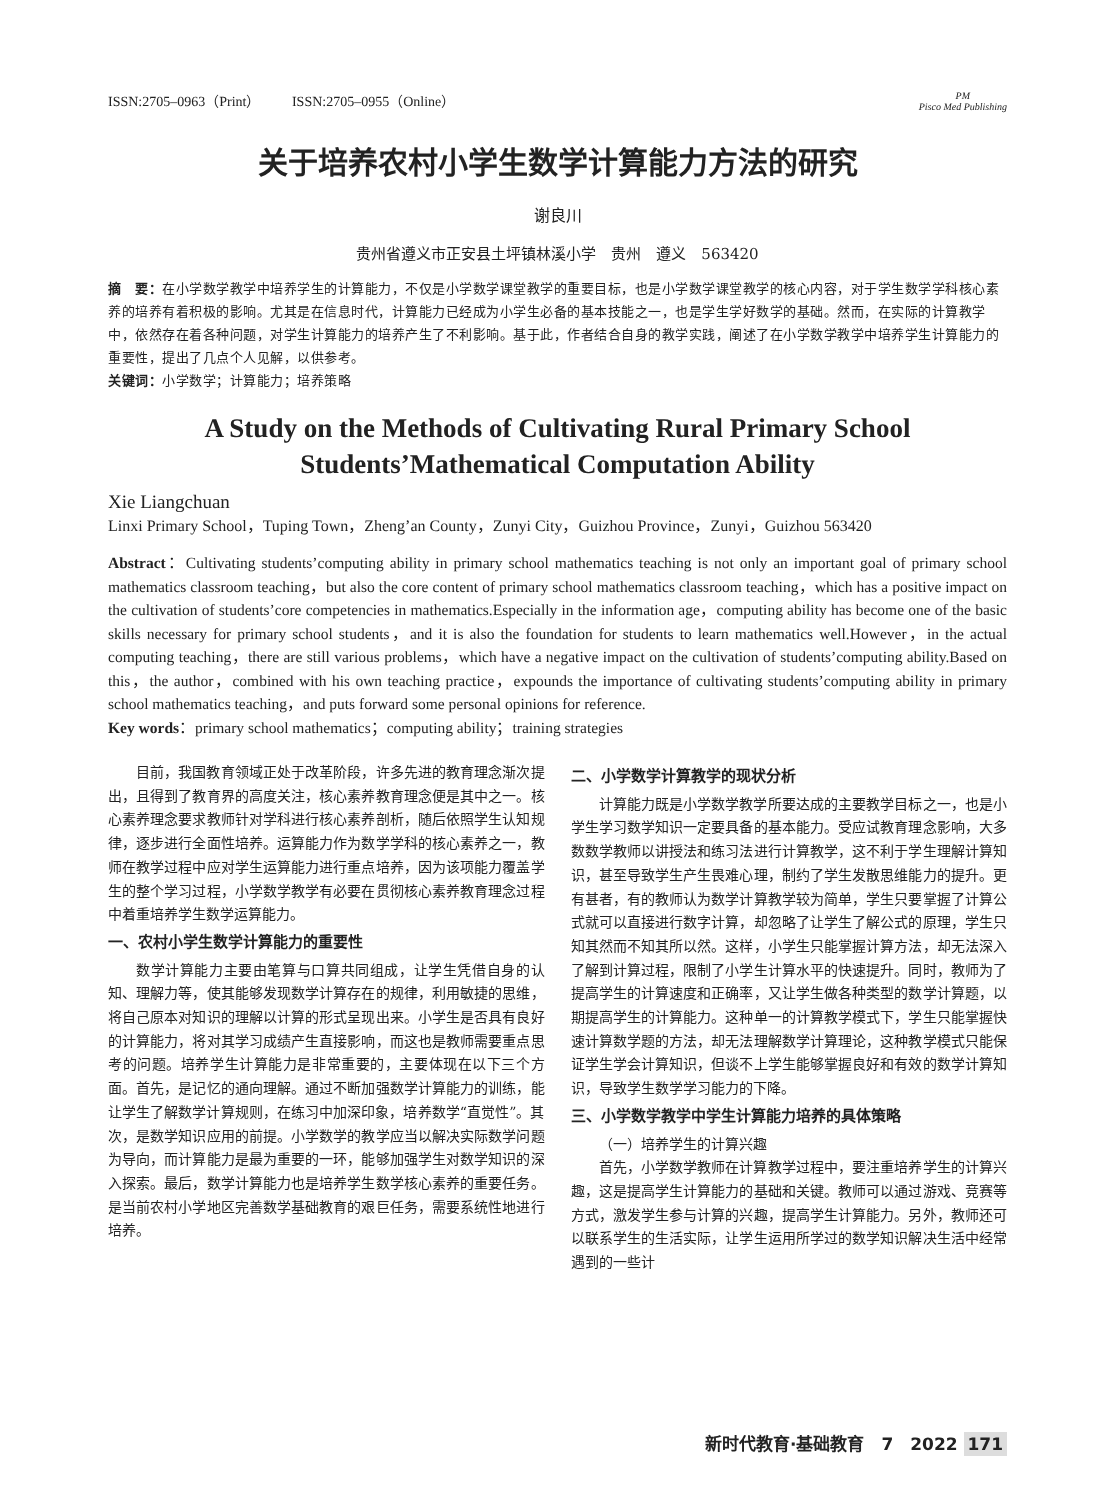ISSN:2705–0963（Print） ISSN:2705–0955（Online） PM
Pisco Med Publishing
关于培养农村小学生数学计算能力方法的研究
谢良川
贵州省遵义市正安县土坪镇林溪小学　贵州　遵义　563420
摘　要：在小学数学教学中培养学生的计算能力，不仅是小学数学课堂教学的重要目标，也是小学数学课堂教学的核心内容，对于学生数学学科核心素养的培养有着积极的影响。尤其是在信息时代，计算能力已经成为小学生必备的基本技能之一，也是学生学好数学的基础。然而，在实际的计算教学中，依然存在着各种问题，对学生计算能力的培养产生了不利影响。基于此，作者结合自身的教学实践，阐述了在小学数学教学中培养学生计算能力的重要性，提出了几点个人见解，以供参考。
关键词：小学数学；计算能力；培养策略
A Study on the Methods of Cultivating Rural Primary School Students’Mathematical Computation Ability
Xie Liangchuan
Linxi Primary School，Tuping Town，Zheng’an County，Zunyi City，Guizhou Province，Zunyi，Guizhou 563420
Abstract：Cultivating students’computing ability in primary school mathematics teaching is not only an important goal of primary school mathematics classroom teaching，but also the core content of primary school mathematics classroom teaching，which has a positive impact on the cultivation of students’core competencies in mathematics.Especially in the information age，computing ability has become one of the basic skills necessary for primary school students，and it is also the foundation for students to learn mathematics well.However，in the actual computing teaching，there are still various problems，which have a negative impact on the cultivation of students’computing ability.Based on this，the author，combined with his own teaching practice，expounds the importance of cultivating students’computing ability in primary school mathematics teaching，and puts forward some personal opinions for reference.
Key words：primary school mathematics；computing ability；training strategies
目前，我国教育领域正处于改革阶段，许多先进的教育理念渐次提出，且得到了教育界的高度关注，核心素养教育理念便是其中之一。核心素养理念要求教师针对学科进行核心素养剖析，随后依照学生认知规律，逐步进行全面性培养。运算能力作为数学学科的核心素养之一，教师在教学过程中应对学生运算能力进行重点培养，因为该项能力覆盖学生的整个学习过程，小学数学教学有必要在贯彻核心素养教育理念过程中着重培养学生数学运算能力。
一、农村小学生数学计算能力的重要性
数学计算能力主要由笔算与口算共同组成，让学生凭借自身的认知、理解力等，使其能够发现数学计算存在的规律，利用敏捷的思维，将自己原本对知识的理解以计算的形式呈现出来。小学生是否具有良好的计算能力，将对其学习成绩产生直接影响，而这也是教师需要重点思考的问题。培养学生计算能力是非常重要的，主要体现在以下三个方面。首先，是记忆的通向理解。通过不断加强数学计算能力的训练，能让学生了解数学计算规则，在练习中加深印象，培养数学“直觉性”。其次，是数学知识应用的前提。小学数学的教学应当以解决实际数学问题为导向，而计算能力是最为重要的一环，能够加强学生对数学知识的深入探索。最后，数学计算能力也是培养学生数学核心素养的重要任务。是当前农村小学地区完善数学基础教育的艰巨任务，需要系统性地进行培养。
二、小学数学计算教学的现状分析
计算能力既是小学数学教学所要达成的主要教学目标之一，也是小学生学习数学知识一定要具备的基本能力。受应试教育理念影响，大多数数学教师以讲授法和练习法进行计算教学，这不利于学生理解计算知识，甚至导致学生产生畏难心理，制约了学生发散思维能力的提升。更有甚者，有的教师认为数学计算教学较为简单，学生只要掌握了计算公式就可以直接进行数字计算，却忽略了让学生了解公式的原理，学生只知其然而不知其所以然。这样，小学生只能掌握计算方法，却无法深入了解到计算过程，限制了小学生计算水平的快速提升。同时，教师为了提高学生的计算速度和正确率，又让学生做各种类型的数学计算题，以期提高学生的计算能力。这种单一的计算教学模式下，学生只能掌握快速计算数学题的方法，却无法理解数学计算理论，这种教学模式只能保证学生学会计算知识，但谈不上学生能够掌握良好和有效的数学计算知识，导致学生数学学习能力的下降。
三、小学数学教学中学生计算能力培养的具体策略
（一）培养学生的计算兴趣
首先，小学数学教师在计算教学过程中，要注重培养学生的计算兴趣，这是提高学生计算能力的基础和关键。教师可以通过游戏、竞赛等方式，激发学生参与计算的兴趣，提高学生计算能力。另外，教师还可以联系学生的生活实际，让学生运用所学过的数学知识解决生活中经常遇到的一些计
新时代教育·基础教育　7　2022 171